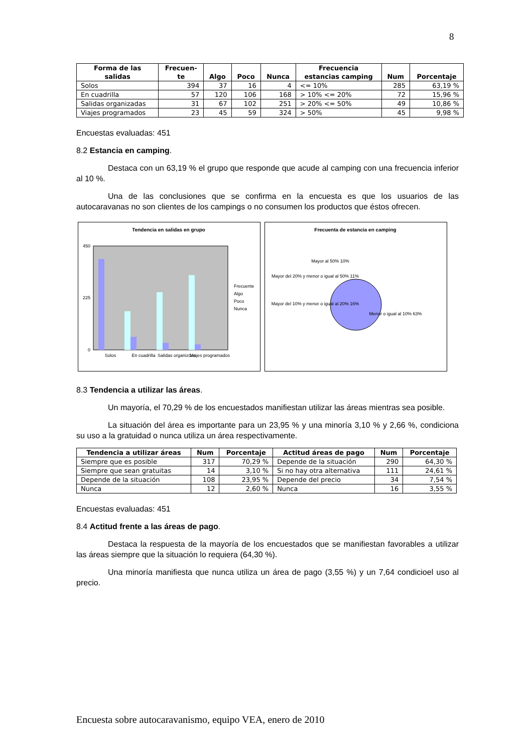8
| Forma de las salidas | Frecuen- te | Algo | Poco | Nunca | Frecuencia estancias camping | Num | Porcentaje |
| --- | --- | --- | --- | --- | --- | --- | --- |
| Solos | 394 | 37 | 16 | 4 | <= 10% | 285 | 63,19 % |
| En cuadrilla | 57 | 120 | 106 | 168 | > 10% <= 20% | 72 | 15,96 % |
| Salidas organizadas | 31 | 67 | 102 | 251 | > 20% <= 50% | 49 | 10,86 % |
| Viajes programados | 23 | 45 | 59 | 324 | > 50% | 45 | 9,98 % |
Encuestas evaluadas: 451
8.2 Estancia en camping.
Destaca con un 63,19 % el grupo que responde que acude al camping con una frecuencia inferior al 10 %.
Una de las conclusiones que se confirma en la encuesta es que los usuarios de las autocaravanas no son clientes de los campings o no consumen los productos que éstos ofrecen.
Tendencia en salidas en grupo
450
0
225
Solos
En cuadrilla
Salidas organizdas
Viajes programados
Frecuente
Algo
Poco
Nunca
Frecuenta de estancia en camping
Mayor al 50% 10%
Mayor del 20% y menor o igual al 50% 11%
Mayor del 10% y menor o igual al 20% 16%
Menor o igual al 10% 63%
8.3 Tendencia a utilizar las áreas.
Un mayoría, el 70,29 % de los encuestados manifiestan utilizar las áreas mientras sea posible.
La situación del área es importante para un 23,95 % y una minoría 3,10 % y 2,66 %, condiciona su uso a la gratuidad o nunca utiliza un área respectivamente.
| Tendencia a utilizar áreas | Num | Porcentaje | Actitud áreas de pago | Num | Porcentaje |
| --- | --- | --- | --- | --- | --- |
| Siempre que es posible | 317 | 70,29 % | Depende de la situación | 290 | 64,30 % |
| Siempre que sean gratuitas | 14 | 3,10 % | Si no hay otra alternativa | 111 | 24,61 % |
| Depende de la situación | 108 | 23,95 % | Depende del precio | 34 | 7,54 % |
| Nunca | 12 | 2,60 % | Nunca | 16 | 3,55 % |
Encuestas evaluadas: 451
8.4 Actitud frente a las áreas de pago.
Destaca la respuesta de la mayoría de los encuestados que se manifiestan favorables a utilizar las áreas siempre que la situación lo requiera (64,30 %).
Una minoría manifiesta que nunca utiliza un área de pago (3,55 %) y un 7,64 condicioel uso al precio.
Encuesta sobre autocaravanismo, equipo VEA, enero de 2010